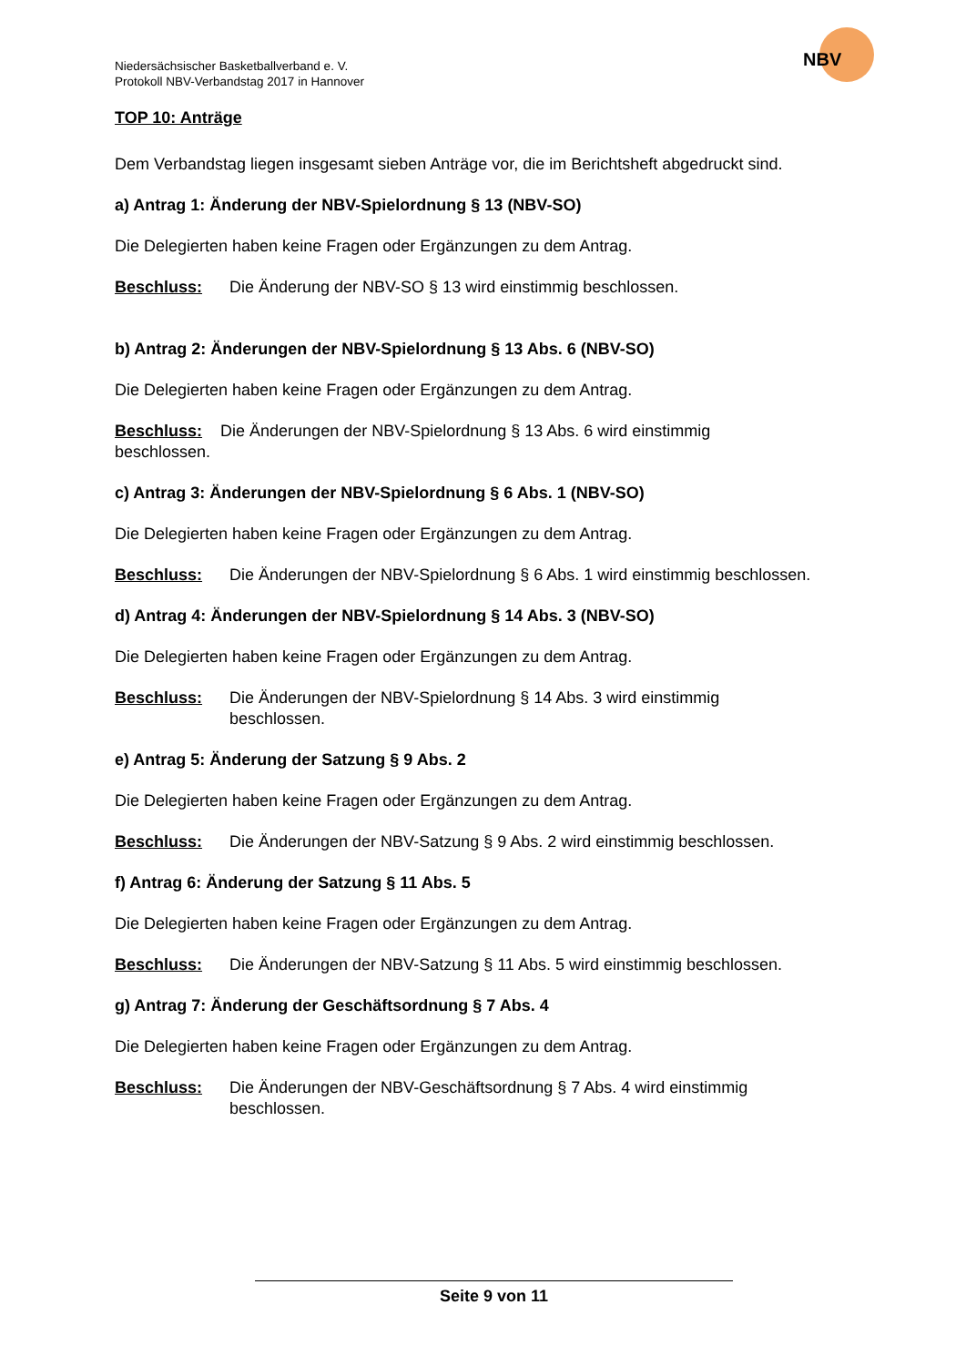Niedersächsischer Basketballverband e. V.
Protokoll NBV-Verbandstag 2017 in Hannover
NBV
TOP 10: Anträge
Dem Verbandstag liegen insgesamt sieben Anträge vor, die im Berichtsheft abgedruckt sind.
a) Antrag 1: Änderung der NBV-Spielordnung § 13 (NBV-SO)
Die Delegierten haben keine Fragen oder Ergänzungen zu dem Antrag.
Beschluss: Die Änderung der NBV-SO § 13 wird einstimmig beschlossen.
b) Antrag 2: Änderungen der NBV-Spielordnung § 13 Abs. 6 (NBV-SO)
Die Delegierten haben keine Fragen oder Ergänzungen zu dem Antrag.
Beschluss: Die Änderungen der NBV-Spielordnung § 13 Abs. 6 wird einstimmig
beschlossen.
c) Antrag 3: Änderungen der NBV-Spielordnung § 6 Abs. 1 (NBV-SO)
Die Delegierten haben keine Fragen oder Ergänzungen zu dem Antrag.
Beschluss: Die Änderungen der NBV-Spielordnung § 6 Abs. 1 wird einstimmig beschlossen.
d) Antrag 4: Änderungen der NBV-Spielordnung § 14 Abs. 3 (NBV-SO)
Die Delegierten haben keine Fragen oder Ergänzungen zu dem Antrag.
Beschluss: Die Änderungen der NBV-Spielordnung § 14 Abs. 3 wird einstimmig
beschlossen.
e) Antrag 5: Änderung der Satzung § 9 Abs. 2
Die Delegierten haben keine Fragen oder Ergänzungen zu dem Antrag.
Beschluss: Die Änderungen der NBV-Satzung § 9 Abs. 2 wird einstimmig beschlossen.
f) Antrag 6: Änderung der Satzung § 11 Abs. 5
Die Delegierten haben keine Fragen oder Ergänzungen zu dem Antrag.
Beschluss: Die Änderungen der NBV-Satzung § 11 Abs. 5 wird einstimmig beschlossen.
g) Antrag 7: Änderung der Geschäftsordnung § 7 Abs. 4
Die Delegierten haben keine Fragen oder Ergänzungen zu dem Antrag.
Beschluss: Die Änderungen der NBV-Geschäftsordnung § 7 Abs. 4 wird einstimmig
beschlossen.
Seite 9 von 11